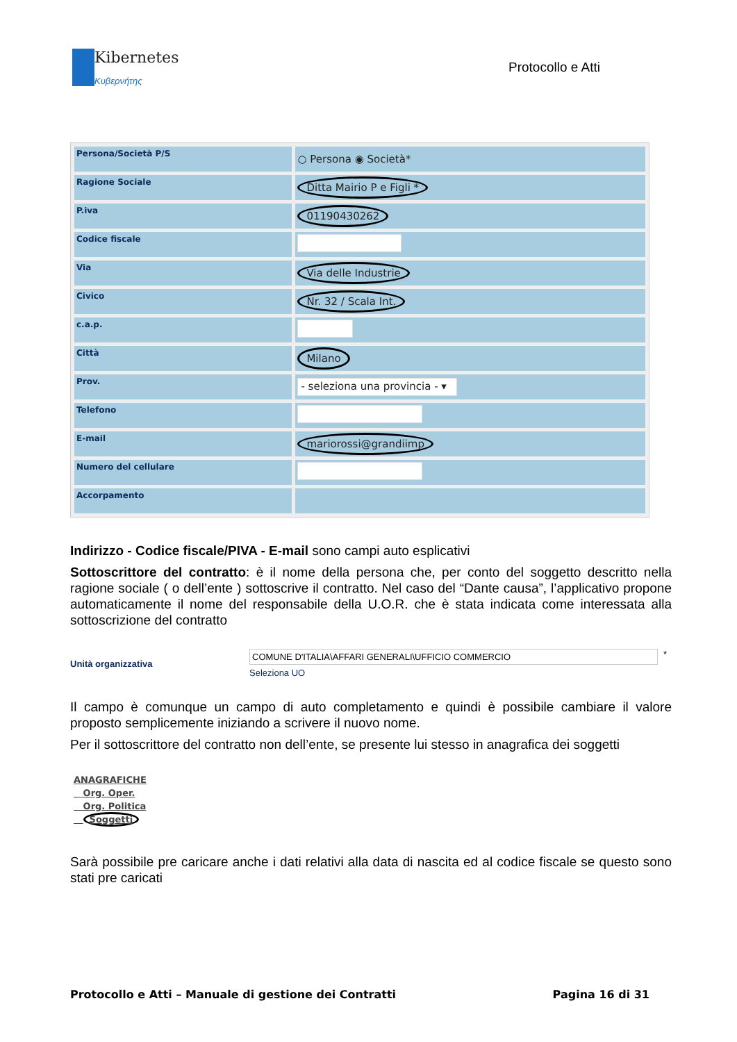Kibernetes
Κυβερνήτης
Protocollo e Atti
| Persona/Società P/S | ○ Persona ◉ Società* |
| Ragione Sociale | Ditta Mairio P e Figli * |
| P.iva | 01190430262 |
| Codice fiscale | |
| Via | Via delle Industrie |
| Civico | Nr. 32 / Scala Int. |
| c.a.p. | |
| Città | Milano |
| Prov. | - seleziona una provincia - ▾ |
| Telefono | |
| E-mail | mariorossi@grandiimp |
| Numero del cellulare | |
| Accorpamento | |
Indirizzo - Codice fiscale/PIVA - E-mail sono campi auto esplicativi
Sottoscrittore del contratto: è il nome della persona che, per conto del soggetto descritto nella ragione sociale ( o dell’ente ) sottoscrive il contratto. Nel caso del “Dante causa”, l’applicativo propone automaticamente il nome del responsabile della U.O.R. che è stata indicata come interessata alla sottoscrizione del contratto
Unità organizzativa
COMUNE D'ITALIA\AFFARI GENERALI\UFFICIO COMMERCIO
Seleziona UO
*
Il campo è comunque un campo di auto completamento e quindi è possibile cambiare il valore proposto semplicemente iniziando a scrivere il nuovo nome.
Per il sottoscrittore del contratto non dell’ente, se presente lui stesso in anagrafica dei soggetti
ANAGRAFICHE
Org. Oper.
Org. Politica
Soggetti
Sarà possibile pre caricare anche i dati relativi alla data di nascita ed al codice fiscale se questo sono stati pre caricati
Protocollo e Atti – Manuale di gestione dei Contratti Pagina 16 di 31